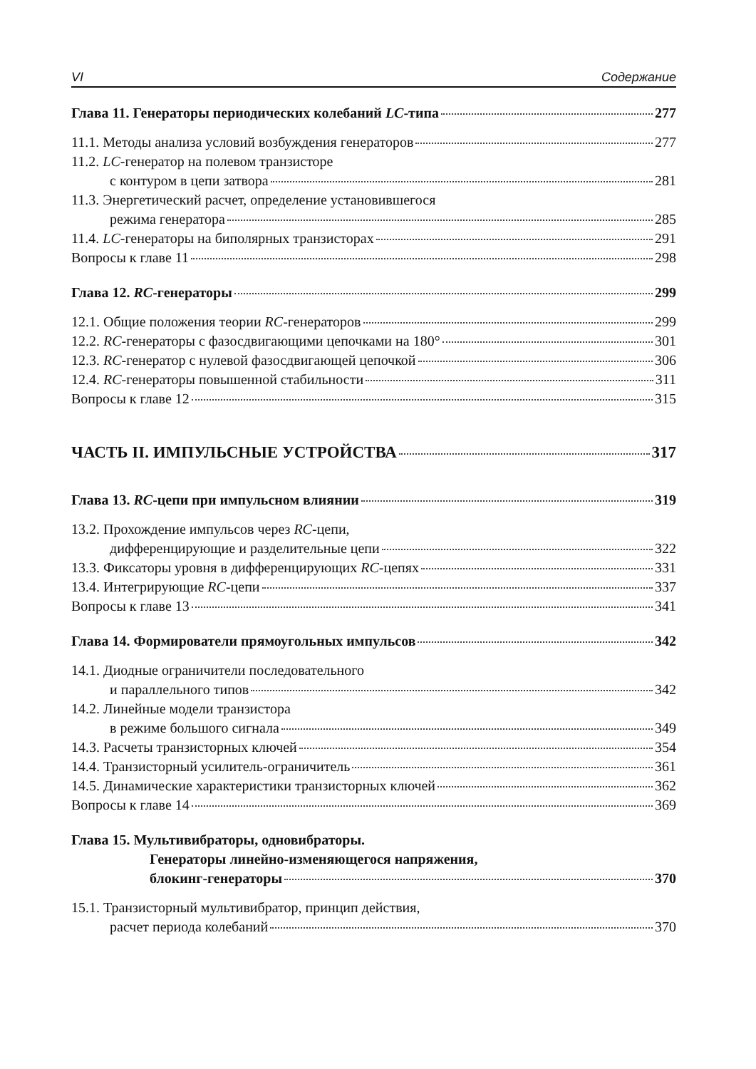VI Содержание
Глава 11. Генераторы периодических колебаний LC-типа 277
11.1. Методы анализа условий возбуждения генераторов 277
11.2. LC -генератор на полевом транзисторе
с контуром в цепи затвора 281
11.3. Энергетический расчет, определение установившегося
режима генератора 285
11.4. LC-генераторы на биполярных транзисторах 291
Вопросы к главе 11 298
Глава 12. RC-генераторы 299
12.1. Общие положения теории RC-генераторов 299
12.2. RC-генераторы с фазосдвигающими цепочками на 180° 301
12.3. RC-генератор с нулевой фазосдвигающей цепочкой 306
12.4. RC-генераторы повышенной стабильности 311
Вопросы к главе 12 315
ЧАСТЬ II. ИМПУЛЬСНЫЕ УСТРОЙСТВА 317
Глава 13. RC-цепи при импульсном влиянии 319
13.2. Прохождение импульсов через RC -цепи,
дифференцирующие и разделительные цепи 322
13.3. Фиксаторы уровня в дифференцирующих RC-цепях 331
13.4. Интегрирующие RC-цепи 337
Вопросы к главе 13 341
Глава 14. Формирователи прямоугольных импульсов 342
14.1. Диодные ограничители последовательного
и параллельного типов 342
14.2. Линейные модели транзистора
в режиме большого сигнала 349
14.3. Расчеты транзисторных ключей 354
14.4. Транзисторный усилитель-ограничитель 361
14.5. Динамические характеристики транзисторных ключей 362
Вопросы к главе 14 369
Глава 15. Мультивибраторы, одновибраторы.
Генераторы линейно-изменяющегося напряжения,
блокинг-генераторы 370
15.1. Транзисторный мультивибратор, принцип действия,
расчет периода колебаний 370